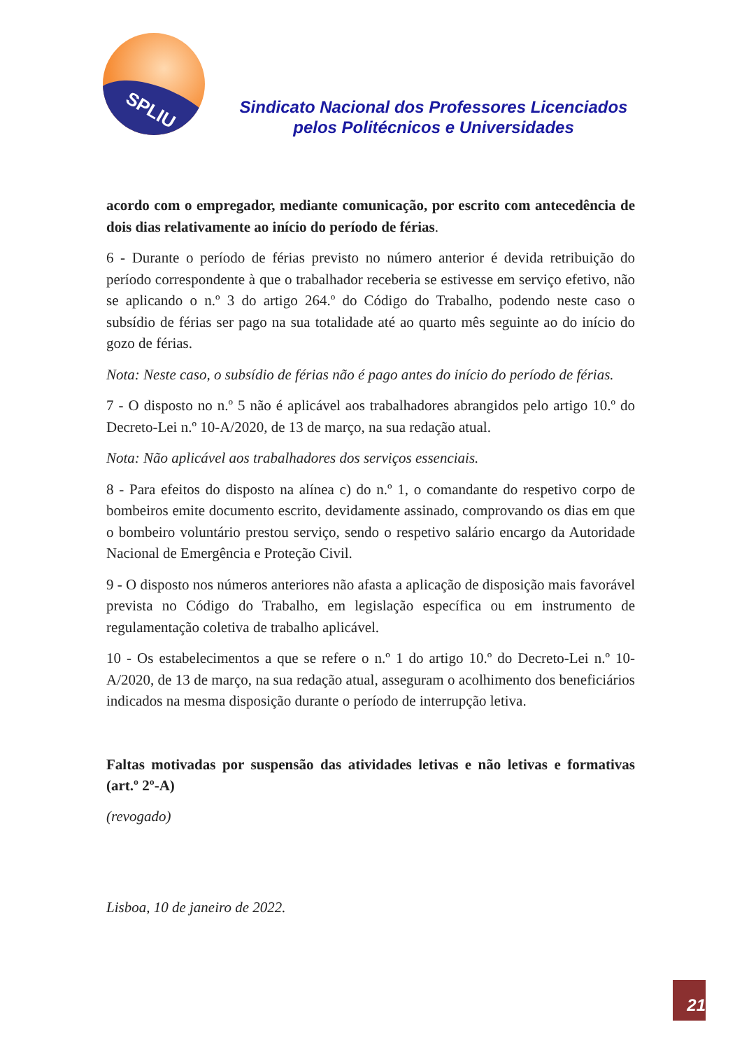SPLIU
Sindicato Nacional dos Professores Licenciados
pelos Politécnicos e Universidades
acordo com o empregador, mediante comunicação, por escrito com antecedência de dois dias relativamente ao início do período de férias.
6 - Durante o período de férias previsto no número anterior é devida retribuição do período correspondente à que o trabalhador receberia se estivesse em serviço efetivo, não se aplicando o n.º 3 do artigo 264.º do Código do Trabalho, podendo neste caso o subsídio de férias ser pago na sua totalidade até ao quarto mês seguinte ao do início do gozo de férias.
Nota: Neste caso, o subsídio de férias não é pago antes do início do período de férias.
7 - O disposto no n.º 5 não é aplicável aos trabalhadores abrangidos pelo artigo 10.º do Decreto-Lei n.º 10-A/2020, de 13 de março, na sua redação atual.
Nota: Não aplicável aos trabalhadores dos serviços essenciais.
8 - Para efeitos do disposto na alínea c) do n.º 1, o comandante do respetivo corpo de bombeiros emite documento escrito, devidamente assinado, comprovando os dias em que o bombeiro voluntário prestou serviço, sendo o respetivo salário encargo da Autoridade Nacional de Emergência e Proteção Civil.
9 - O disposto nos números anteriores não afasta a aplicação de disposição mais favorável prevista no Código do Trabalho, em legislação específica ou em instrumento de regulamentação coletiva de trabalho aplicável.
10 - Os estabelecimentos a que se refere o n.º 1 do artigo 10.º do Decreto-Lei n.º 10-A/2020, de 13 de março, na sua redação atual, asseguram o acolhimento dos beneficiários indicados na mesma disposição durante o período de interrupção letiva.
Faltas motivadas por suspensão das atividades letivas e não letivas e formativas (art.º 2º-A)
(revogado)
Lisboa, 10 de janeiro de 2022.
21